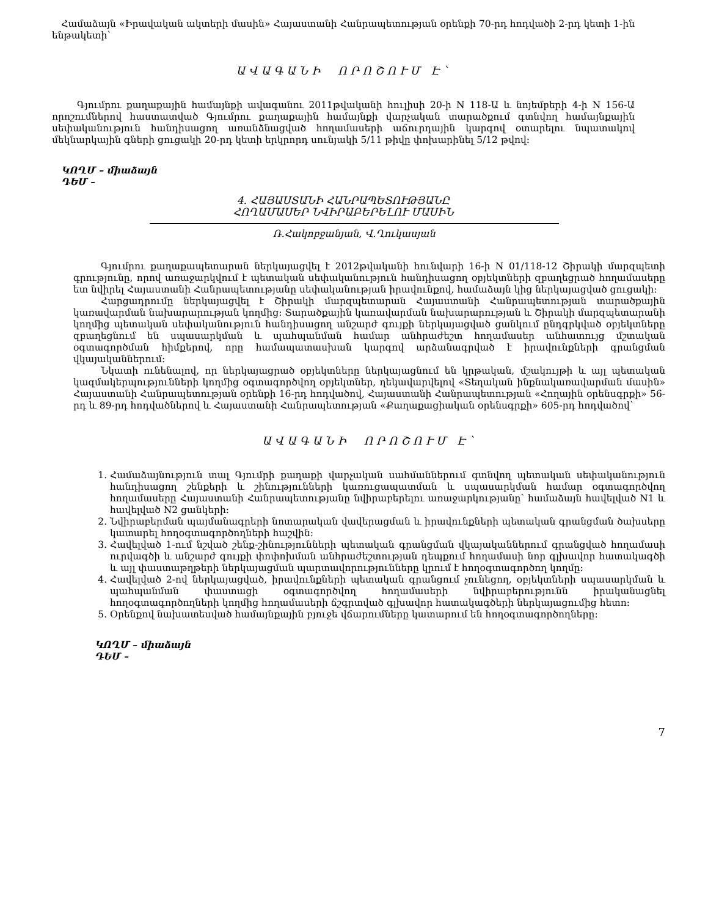Համաձայն «Իրավական ակտերի մասին» Հայաստանի Հանրապետության օրենքի 70-րդ հոդվածի 2-րդ կետի 1-ին ենթակետի՝
ԱՎԱԳԱՆԻ ՈՐՈՇՈՒՄ Է՝
Գյումրու քաղաքային համայնքի ավագանու 2011թվականի հուլիսի 20-ի N 118-Ա և նոյեմբերի 4-ի N 156-Ա որոշումներով հաստատված Գյումրու քաղաքային համայնքի վարչական տարածքում գտնվող համայնքային սեփականություն հանդիսացող առանձնացված հողամասերի աճուրդային կարգով օտարելու նպատակով մեկնարկային գների ցուցակի 20-րդ կետի երկրորդ սունյակի 5/11 թիվը փոխարինել 5/12 թվով:
ԿՈՂՄ – միաձայն
ԴԵՄ –
4. ՀԱՅԱՍՏԱՆԻ ՀԱՆՐԱՊԵՏՈՒԹՅԱՆԸ
ՀՈՂԱՄԱՍԵՐ ՆՎԻՐԱԲԵՐԵԼՈՒ ՄԱՍԻՆ
Ռ.Հակոբջանյան, Վ.Ղուկասյան
Գյումրու քաղաքապետարան ներկայացվել է 2012թվականի հունվարի 16-ի N 01/118-12 Շիրակի մարզպետի գրությունը, որով առաջարկվում է պետական սեփականություն հանդիսացող օբյեկտների զբաղեցրած հողամասերը ետ նվիրել Հայաստանի Հանրապետությանը սեփականության իրավունքով, համաձայն կից ներկայացված ցուցակի:
Հարցադրումը ներկայացվել է Շիրակի մարզպետարան Հայաստանի Հանրապետության տարածքային կառավարման նախարարության կողմից: Տարածքային կառավարման նախարարության և Շիրակի մարզպետարանի կողմից պետական սեփականություն հանդիսացող անշարժ գույքի ներկայացված ցանկում ընդգրկված օբյեկտները զբաղեցնում են սպասարկման և պահպանման համար անհրաժեշտ հողամասեր անհատույց մշտական օգտագործման հիմքերով, որը համապատասխան կարգով արձանագրված է իրավունքների գրանցման վկայականներում:
Նկատի ունենալով, որ ներկայացրած օբյեկտները ներկայացնում են կրթական, մշակույթի և այլ պետական կազմակերպությունների կողմից օգտագործվող օբյեկտներ, ղեկավարվելով «Տեղական ինքնակառավարման մասին» Հայաստանի Հանրապետության օրենքի 16-րդ հոդվածով, Հայաստանի Հանրապետության «Հողային օրենսգրքի» 56-րդ և 89-րդ հոդվածներով և Հայաստանի Հանրապետության «Քաղաքացիական օրենսգրքի» 605-րդ հոդվածով՝
ԱՎԱԳԱՆԻ ՈՐՈՇՈՒՄ Է՝
1. Համաձայնություն տալ Գյումրի քաղաքի վարչական սահմաններում գտնվող պետական սեփականություն հանդիսացող շենքերի և շինությունների կառուցապատման և սպասարկման համար օգտագործվող հողամասերը Հայաստանի Հանրապետությանը նվիրաբերելու առաջարկությանը՝ համաձայն հավելված N1 և հավելված N2 ցանկերի:
2. Նվիրաբերման պայմանագրերի նոտարական վավերացման և իրավունքների պետական գրանցման ծախսերը կատարել հողօգտագործողների հաշվին:
3. Հավելված 1-ում նշված շենք-շինությունների պետական գրանցման վկայականներում գրանցված հողամասի ուրվագծի և անշարժ գույքի փոփոխման անհրաժեշտության դեպքում հողամասի նոր գլխավոր հատակագծի և այլ փաստաթղթերի ներկայացման պարտավորությունները կրում է հողօգտագործող կողմը:
4. Հավելված 2-ով ներկայացված, իրավունքների պետական գրանցում չունեցող, օբյեկտների սպասարկման և պահպանման փաստացի օգտագործվող հողամասերի նվիրաբերությունն իրականացնել հողօգտագործողների կողմից հողամասերի ճշգրտված գլխավոր հատակագծերի ներկայացումից հետո:
5. Օրենքով նախատեսված համայնքային բյուջե վճարումները կատարում են հողօգտագործողները:
ԿՈՂՄ – միաձայն
ԴԵՄ –
7